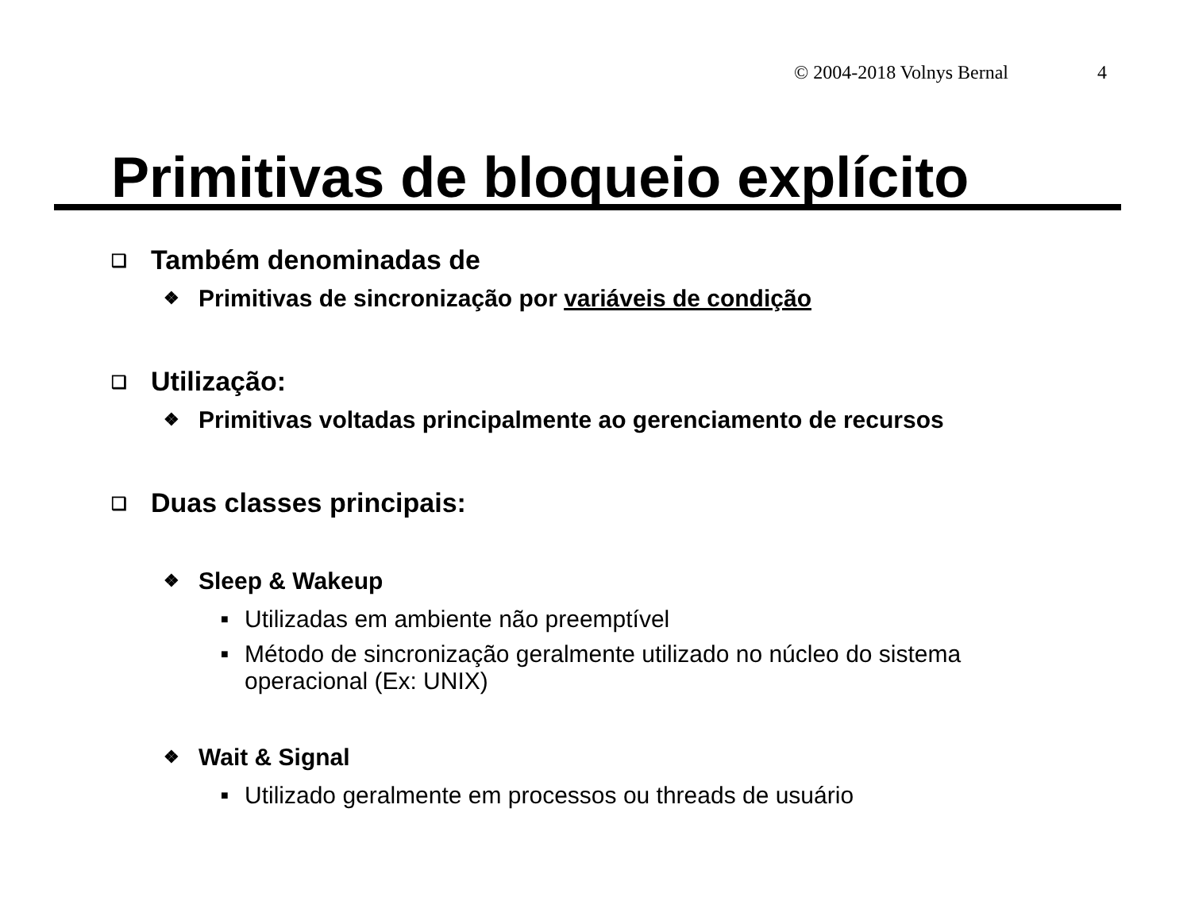© 2004-2018 Volnys Bernal 4
Primitivas de bloqueio explícito
❑ Também denominadas de
❖ Primitivas de sincronização por variáveis de condição
❑ Utilização:
❖ Primitivas voltadas principalmente ao gerenciamento de recursos
❑ Duas classes principais:
❖ Sleep & Wakeup
■ Utilizadas em ambiente não preemptível
■ Método de sincronização geralmente utilizado no núcleo do sistema
operacional (Ex: UNIX)
❖ Wait & Signal
■ Utilizado geralmente em processos ou threads de usuário